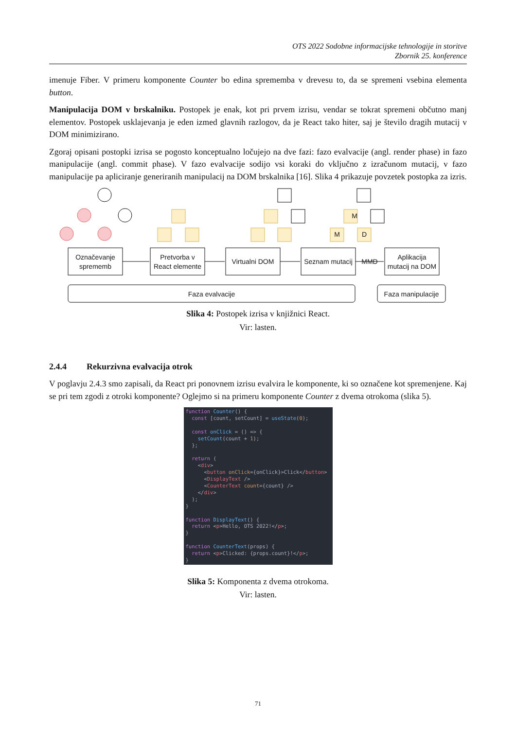OTS 2022 Sodobne informacijske tehnologije in storitve
Zbornik 25. konference
imenuje Fiber. V primeru komponente Counter bo edina sprememba v drevesu to, da se spremeni vsebina elementa button.
Manipulacija DOM v brskalniku. Postopek je enak, kot pri prvem izrisu, vendar se tokrat spremeni občutno manj elementov. Postopek usklajevanja je eden izmed glavnih razlogov, da je React tako hiter, saj je število dragih mutacij v DOM minimizirano.
Zgoraj opisani postopki izrisa se pogosto konceptualno ločujejo na dve fazi: fazo evalvacije (angl. render phase) in fazo manipulacije (angl. commit phase). V fazo evalvacije sodijo vsi koraki do vključno z izračunom mutacij, v fazo manipulacije pa apliciranje generiranih manipulacij na DOM brskalnika [16]. Slika 4 prikazuje povzetek postopka za izris.
M
M
D
Označevanje
sprememb
Pretvorba v
React elemente
Virtualni DOM
Seznam mutacij
MMD
Aplikacija
mutacij na DOM
Faza evalvacije
Faza manipulacije
Slika 4: Postopek izrisa v knjižnici React.
Vir: lasten.
2.4.4 Rekurzivna evalvacija otrok
V poglavju 2.4.3 smo zapisali, da React pri ponovnem izrisu evalvira le komponente, ki so označene kot spremenjene. Kaj se pri tem zgodi z otroki komponente? Oglejmo si na primeru komponente Counter z dvema otrokoma (slika 5).
function Counter() { const [count, setCount] = useState(0); const onClick = () => { setCount(count + 1); }; return ( <div> <button onClick={onClick}>Click</button> <DisplayText /> <CounterText count={count} /> </div> ); } function DisplayText() { return <p>Hello, OTS 2022!</p>; } function CounterText(props) { return <p>Clicked: {props.count}!</p>; }
Slika 5: Komponenta z dvema otrokoma.
Vir: lasten.
71